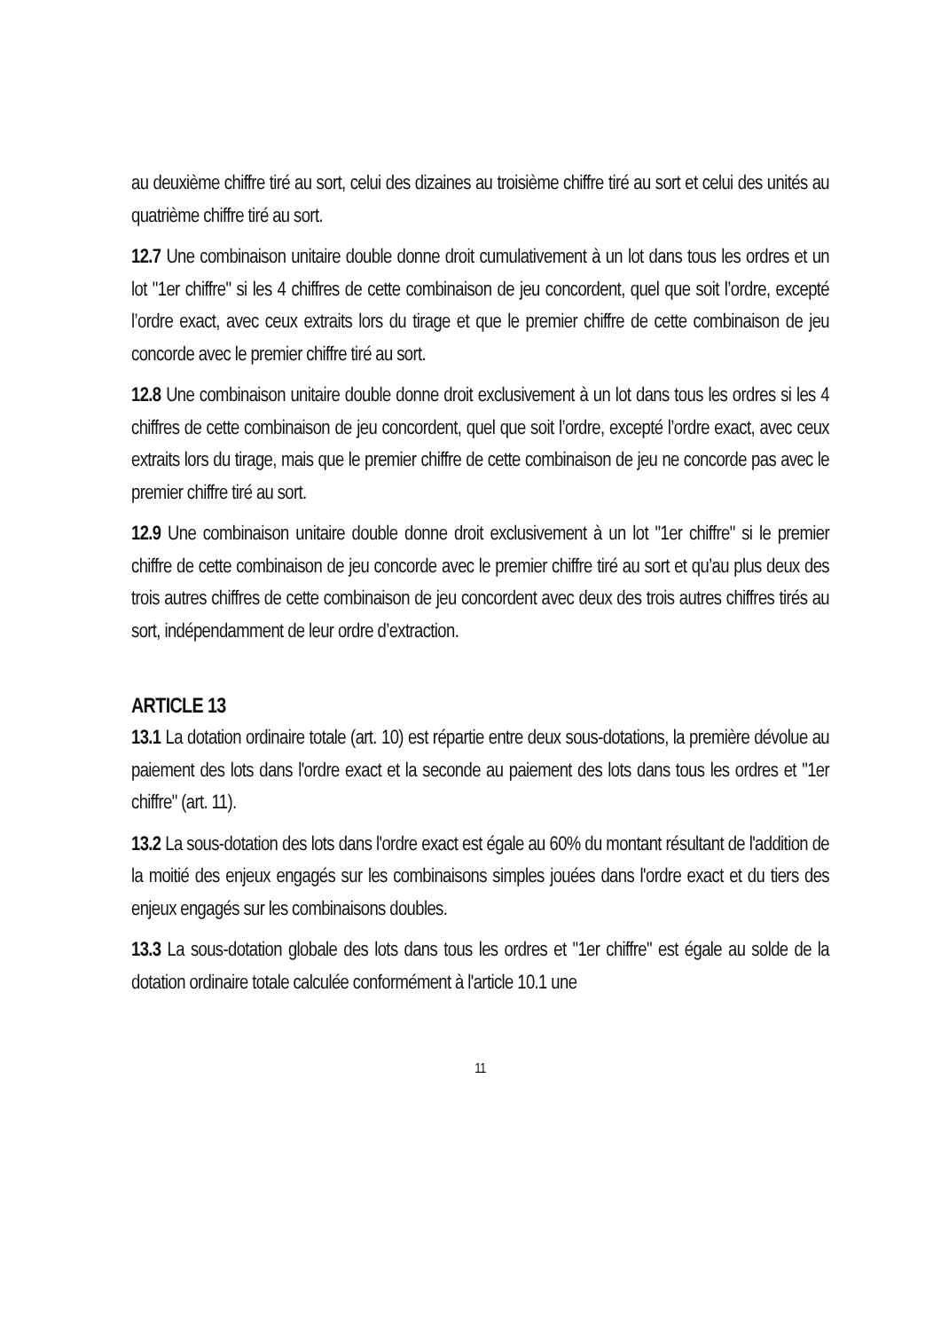au deuxième chiffre tiré au sort, celui des dizaines au troisième chiffre tiré au sort et celui des unités au quatrième chiffre tiré au sort.
12.7 Une combinaison unitaire double donne droit cumulativement à un lot dans tous les ordres et un lot "1er chiffre" si les 4 chiffres de cette combinaison de jeu concordent, quel que soit l’ordre, excepté l’ordre exact, avec ceux extraits lors du tirage et que le premier chiffre de cette combinaison de jeu concorde avec le premier chiffre tiré au sort.
12.8 Une combinaison unitaire double donne droit exclusivement à un lot dans tous les ordres si les 4 chiffres de cette combinaison de jeu concordent, quel que soit l’ordre, excepté l’ordre exact, avec ceux extraits lors du tirage, mais que le premier chiffre de cette combinaison de jeu ne concorde pas avec le premier chiffre tiré au sort.
12.9 Une combinaison unitaire double donne droit exclusivement à un lot "1er chiffre" si le premier chiffre de cette combinaison de jeu concorde avec le premier chiffre tiré au sort et qu’au plus deux des trois autres chiffres de cette combinaison de jeu concordent avec deux des trois autres chiffres tirés au sort, indépendamment de leur ordre d’extraction.
ARTICLE 13
13.1 La dotation ordinaire totale (art. 10) est répartie entre deux sous-dotations, la première dévolue au paiement des lots dans l'ordre exact et la seconde au paiement des lots dans tous les ordres et "1er chiffre" (art. 11).
13.2 La sous-dotation des lots dans l'ordre exact est égale au 60% du montant résultant de l'addition de la moitié des enjeux engagés sur les combinaisons simples jouées dans l'ordre exact et du tiers des enjeux engagés sur les combinaisons doubles.
13.3 La sous-dotation globale des lots dans tous les ordres et "1er chiffre" est égale au solde de la dotation ordinaire totale calculée conformément à l'article 10.1 une
11